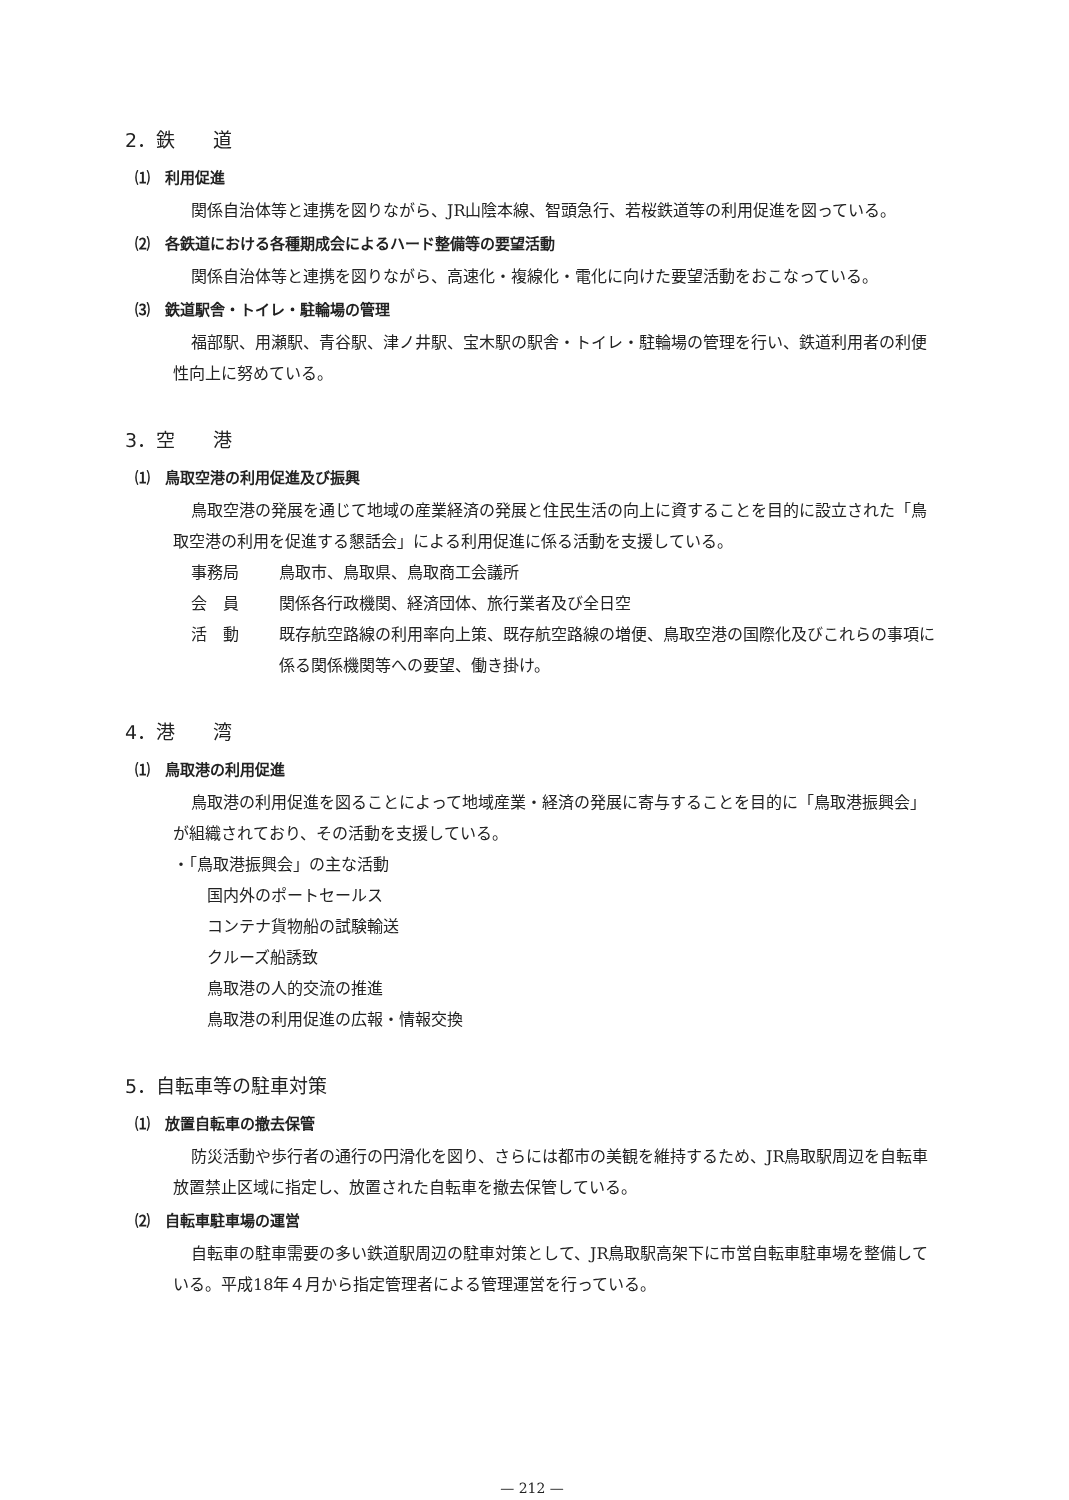2．鉄　　道
⑴　利用促進
関係自治体等と連携を図りながら、JR山陰本線、智頭急行、若桜鉄道等の利用促進を図っている。
⑵　各鉄道における各種期成会によるハード整備等の要望活動
関係自治体等と連携を図りながら、高速化・複線化・電化に向けた要望活動をおこなっている。
⑶　鉄道駅舎・トイレ・駐輪場の管理
福部駅、用瀬駅、青谷駅、津ノ井駅、宝木駅の駅舎・トイレ・駐輪場の管理を行い、鉄道利用者の利便性向上に努めている。
3．空　　港
⑴　鳥取空港の利用促進及び振興
鳥取空港の発展を通じて地域の産業経済の発展と住民生活の向上に資することを目的に設立された「鳥取空港の利用を促進する懇話会」による利用促進に係る活動を支援している。
事務局 鳥取市、鳥取県、鳥取商工会議所
会　員 関係各行政機関、経済団体、旅行業者及び全日空
活　動 既存航空路線の利用率向上策、既存航空路線の増便、鳥取空港の国際化及びこれらの事項に係る関係機関等への要望、働き掛け。
4．港　　湾
⑴　鳥取港の利用促進
鳥取港の利用促進を図ることによって地域産業・経済の発展に寄与することを目的に「鳥取港振興会」が組織されており、その活動を支援している。
・「鳥取港振興会」の主な活動
国内外のポートセールス
コンテナ貨物船の試験輸送
クルーズ船誘致
鳥取港の人的交流の推進
鳥取港の利用促進の広報・情報交換
5．自転車等の駐車対策
⑴　放置自転車の撤去保管
防災活動や歩行者の通行の円滑化を図り、さらには都市の美観を維持するため、JR鳥取駅周辺を自転車放置禁止区域に指定し、放置された自転車を撤去保管している。
⑵　自転車駐車場の運営
自転車の駐車需要の多い鉄道駅周辺の駐車対策として、JR鳥取駅高架下に市営自転車駐車場を整備している。平成18年４月から指定管理者による管理運営を行っている。
— 212 —